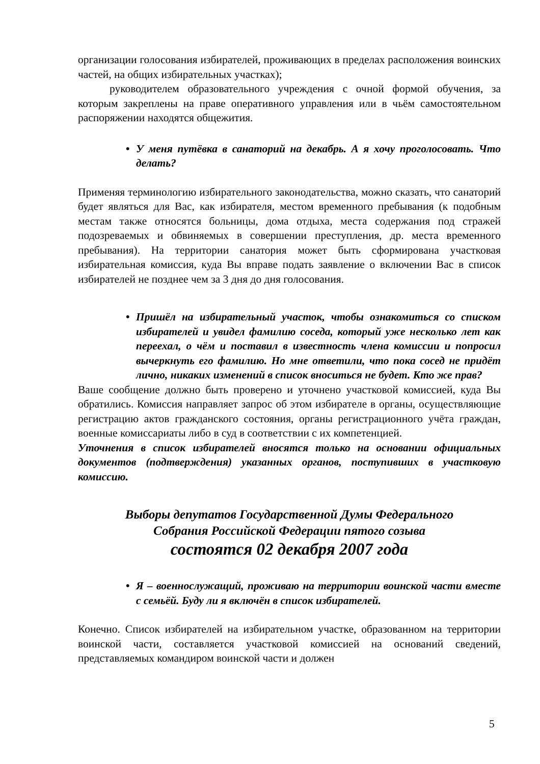организации голосования избирателей, проживающих в пределах расположения воинских частей, на общих избирательных участках);
руководителем образовательного учреждения с очной формой обучения, за которым закреплены на праве оперативного управления или в чьём самостоятельном распоряжении находятся общежития.
У меня путёвка в санаторий на декабрь. А я хочу проголосовать. Что делать?
Применяя терминологию избирательного законодательства, можно сказать, что санаторий будет являться для Вас, как избирателя, местом временного пребывания (к подобным местам также относятся больницы, дома отдыха, места содержания под стражей подозреваемых и обвиняемых в совершении преступления, др. места временного пребывания). На территории санатория может быть сформирована участковая избирательная комиссия, куда Вы вправе подать заявление о включении Вас в список избирателей не позднее чем за 3 дня до дня голосования.
Пришёл на избирательный участок, чтобы ознакомиться со списком избирателей и увидел фамилию соседа, который уже несколько лет как переехал, о чём и поставил в известность члена комиссии и попросил вычеркнуть его фамилию. Но мне ответили, что пока сосед не придёт лично, никаких изменений в список вноситься не будет. Кто же прав?
Ваше сообщение должно быть проверено и уточнено участковой комиссией, куда Вы обратились. Комиссия направляет запрос об этом избирателе в органы, осуществляющие регистрацию актов гражданского состояния, органы регистрационного учёта граждан, военные комиссариаты либо в суд в соответствии с их компетенцией.
Уточнения в список избирателей вносятся только на основании официальных документов (подтверждения) указанных органов, поступивших в участковую комиссию.
Выборы депутатов Государственной Думы Федерального
Собрания Российской Федерации пятого созыва
состоятся 02 декабря 2007 года
Я – военнослужащий, проживаю на территории воинской части вместе с семьёй. Буду ли я включён в список избирателей.
Конечно. Список избирателей на избирательном участке, образованном на территории воинской части, составляется участковой комиссией на оснований сведений, представляемых командиром воинской части и должен
5